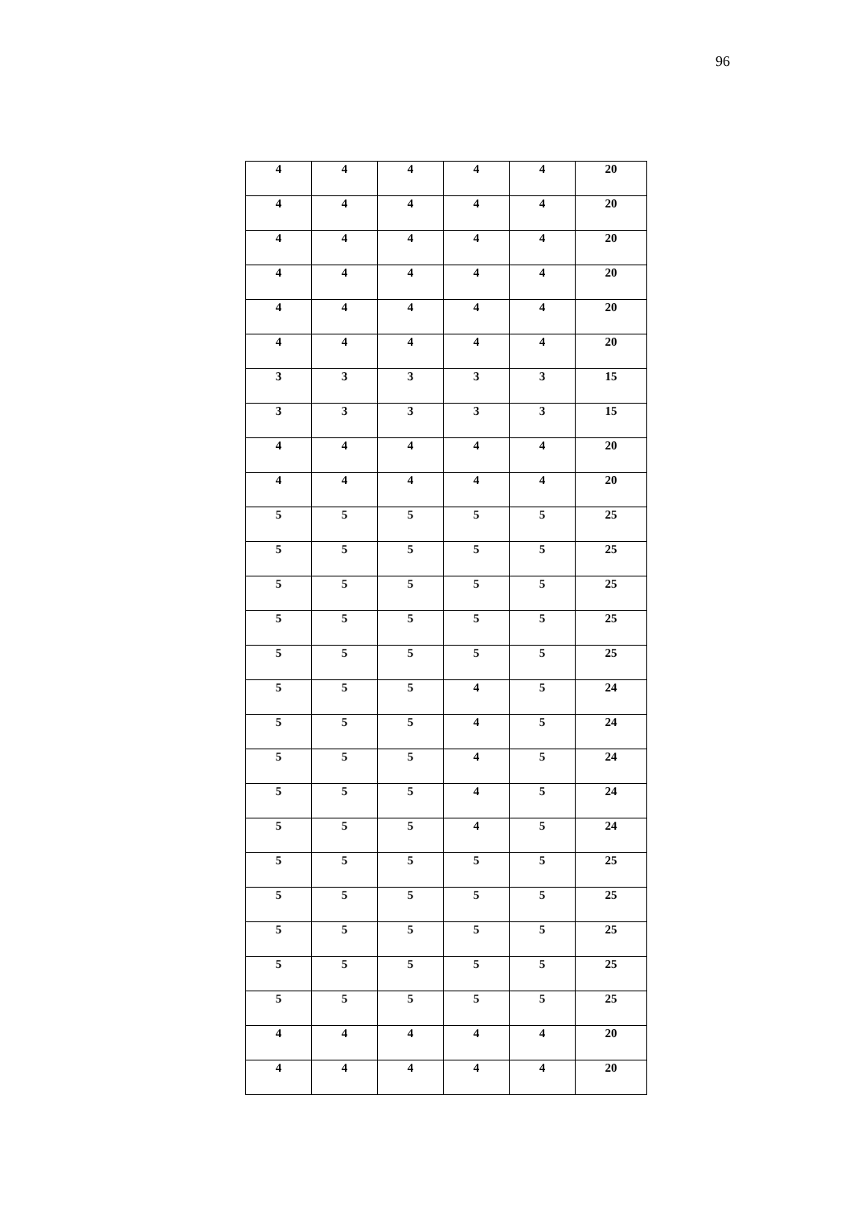96
| 4 | 4 | 4 | 4 | 4 | 20 |
| 4 | 4 | 4 | 4 | 4 | 20 |
| 4 | 4 | 4 | 4 | 4 | 20 |
| 4 | 4 | 4 | 4 | 4 | 20 |
| 4 | 4 | 4 | 4 | 4 | 20 |
| 4 | 4 | 4 | 4 | 4 | 20 |
| 3 | 3 | 3 | 3 | 3 | 15 |
| 3 | 3 | 3 | 3 | 3 | 15 |
| 4 | 4 | 4 | 4 | 4 | 20 |
| 4 | 4 | 4 | 4 | 4 | 20 |
| 5 | 5 | 5 | 5 | 5 | 25 |
| 5 | 5 | 5 | 5 | 5 | 25 |
| 5 | 5 | 5 | 5 | 5 | 25 |
| 5 | 5 | 5 | 5 | 5 | 25 |
| 5 | 5 | 5 | 5 | 5 | 25 |
| 5 | 5 | 5 | 4 | 5 | 24 |
| 5 | 5 | 5 | 4 | 5 | 24 |
| 5 | 5 | 5 | 4 | 5 | 24 |
| 5 | 5 | 5 | 4 | 5 | 24 |
| 5 | 5 | 5 | 4 | 5 | 24 |
| 5 | 5 | 5 | 5 | 5 | 25 |
| 5 | 5 | 5 | 5 | 5 | 25 |
| 5 | 5 | 5 | 5 | 5 | 25 |
| 5 | 5 | 5 | 5 | 5 | 25 |
| 5 | 5 | 5 | 5 | 5 | 25 |
| 4 | 4 | 4 | 4 | 4 | 20 |
| 4 | 4 | 4 | 4 | 4 | 20 |